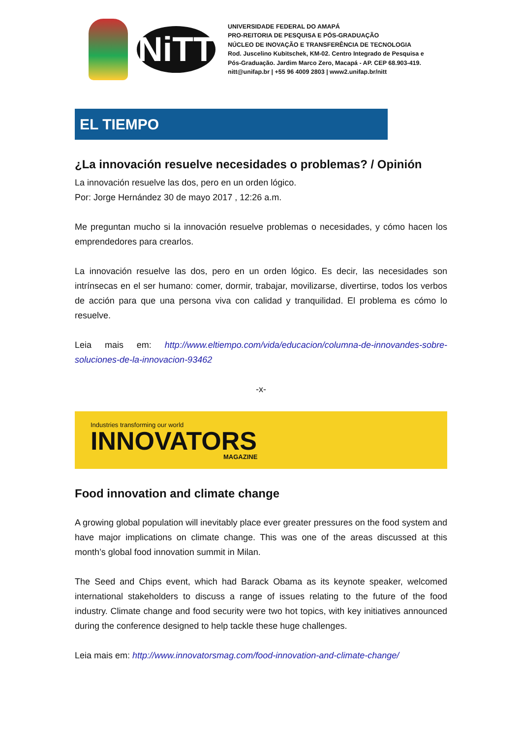NiTT
UNIVERSIDADE FEDERAL DO AMAPÁ
PRO-REITORIA DE PESQUISA E PÓS-GRADUAÇÃO
NÚCLEO DE INOVAÇÃO E TRANSFERÊNCIA DE TECNOLOGIA
Rod. Juscelino Kubitschek, KM-02. Centro Integrado de Pesquisa e
Pós-Graduação. Jardim Marco Zero, Macapá - AP. CEP 68.903-419.
nitt@unifap.br | +55 96 4009 2803 | www2.unifap.br/nitt
EL TIEMPO
¿La innovación resuelve necesidades o problemas? / Opinión
La innovación resuelve las dos, pero en un orden lógico.
Por: Jorge Hernández 30 de mayo 2017 , 12:26 a.m.
Me preguntan mucho si la innovación resuelve problemas o necesidades, y cómo hacen los emprendedores para crearlos.
La innovación resuelve las dos, pero en un orden lógico. Es decir, las necesidades son intrínsecas en el ser humano: comer, dormir, trabajar, movilizarse, divertirse, todos los verbos de acción para que una persona viva con calidad y tranquilidad. El problema es cómo lo resuelve.
Leia mais em: http://www.eltiempo.com/vida/educacion/columna-de-innovandes-sobre-soluciones-de-la-innovacion-93462
-x-
Industries transforming our world
INNOVATORS
MAGAZINE
Food innovation and climate change
A growing global population will inevitably place ever greater pressures on the food system and have major implications on climate change. This was one of the areas discussed at this month’s global food innovation summit in Milan.
The Seed and Chips event, which had Barack Obama as its keynote speaker, welcomed international stakeholders to discuss a range of issues relating to the future of the food industry. Climate change and food security were two hot topics, with key initiatives announced during the conference designed to help tackle these huge challenges.
Leia mais em: http://www.innovatorsmag.com/food-innovation-and-climate-change/